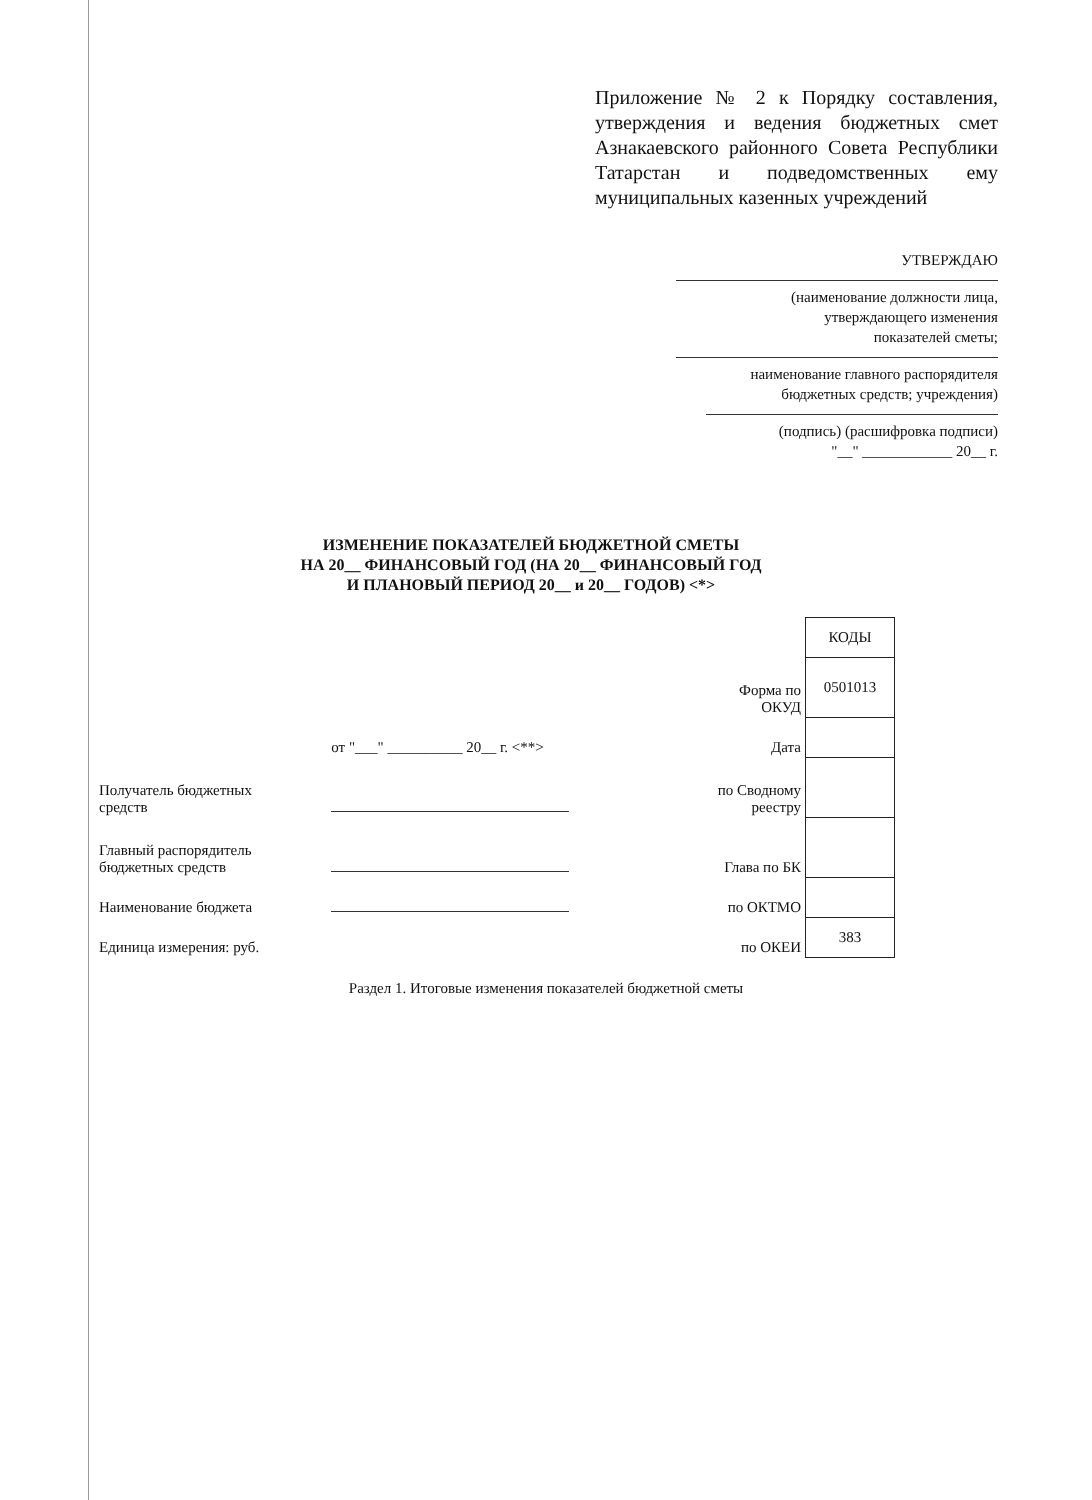Приложение № 2 к Порядку составления, утверждения и ведения бюджетных смет Азнакаевского районного Совета Республики Татарстан и подведомственных ему муниципальных казенных учреждений
УТВЕРЖДАЮ
(наименование должности лица,
утверждающего изменения
показателей сметы;
наименование главного распорядителя
бюджетных средств; учреждения)
(подпись) (расшифровка подписи)
"__" ____________ 20__ г.
ИЗМЕНЕНИЕ ПОКАЗАТЕЛЕЙ БЮДЖЕТНОЙ СМЕТЫ
НА 20__ ФИНАНСОВЫЙ ГОД (НА 20__ ФИНАНСОВЫЙ ГОД
И ПЛАНОВЫЙ ПЕРИОД 20__ и 20__ ГОДОВ) <*>
| | | | КОДЫ |
| | | Форма по ОКУД | 0501013 |
| | от "___" __________ 20__ г. <**> | Дата | |
| Получатель бюджетных средств | | по Сводному реестру | |
| Главный распорядитель бюджетных средств | | Глава по БК | |
| Наименование бюджета | | по ОКТМО | |
| Единица измерения: руб. | | по ОКЕИ | 383 |
Раздел 1. Итоговые изменения показателей бюджетной сметы